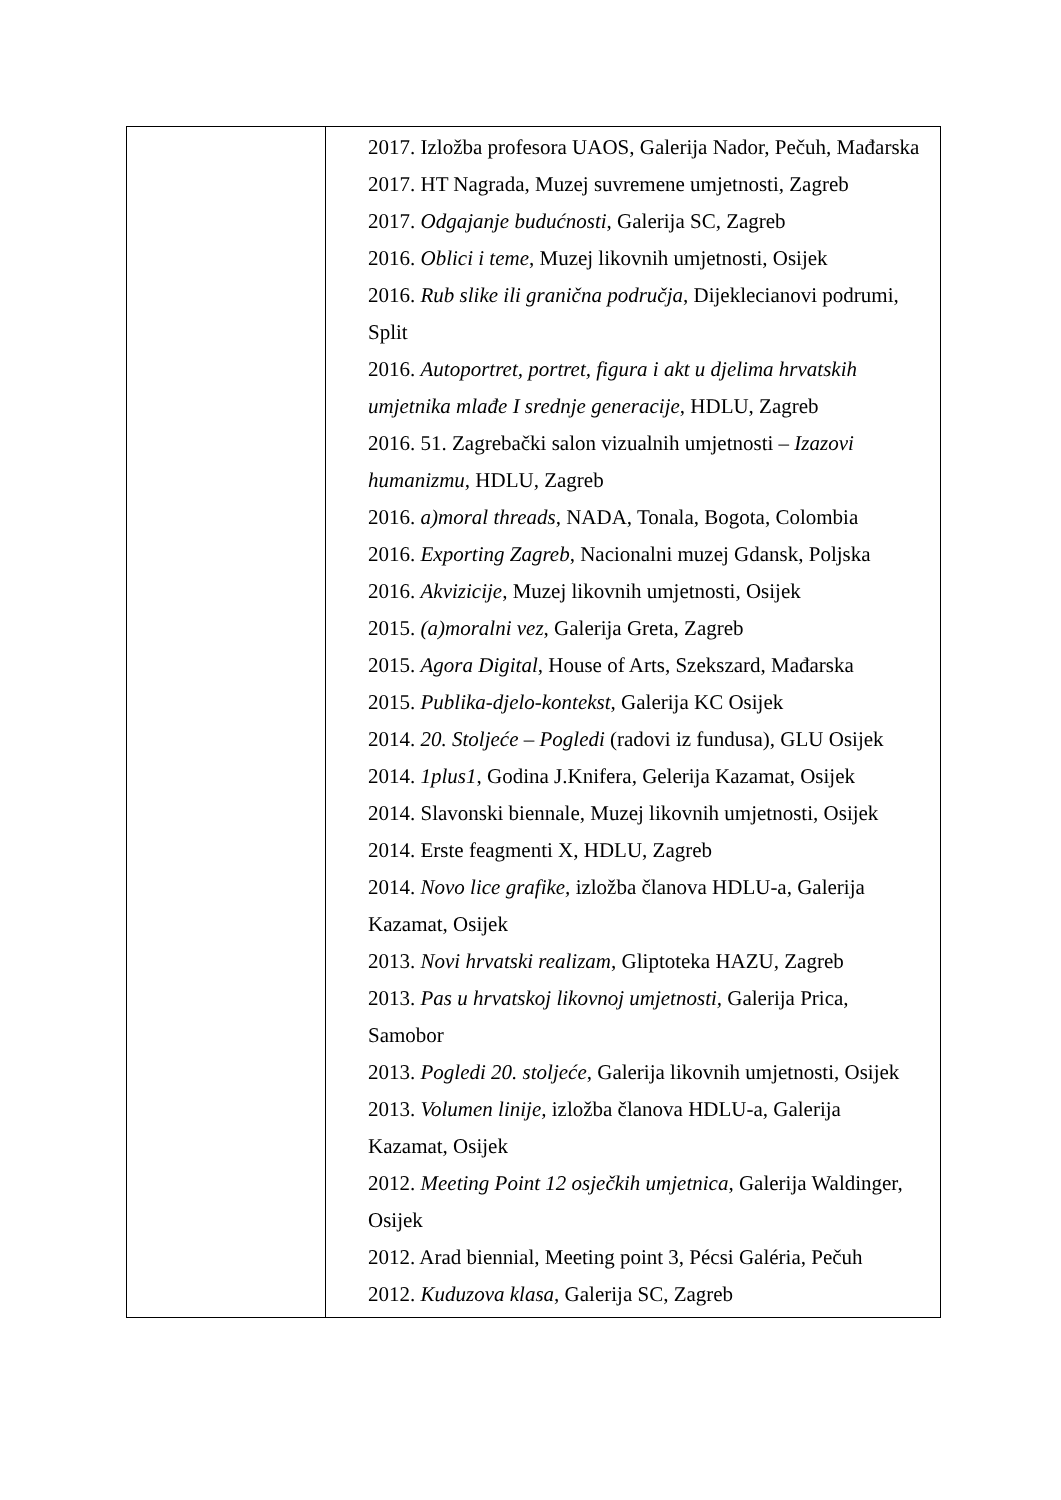| | 2017. Izložba profesora UAOS, Galerija Nador, Pečuh, Mađarska 2017. HT Nagrada, Muzej suvremene umjetnosti, Zagreb 2017. Odgajanje budućnosti , Galerija SC, Zagreb 2016. Oblici i teme , Muzej likovnih umjetnosti, Osijek 2016. Rub slike ili granična područja , Dijeklecianovi podrumi, Split 2016. Autoportret, portret, figura i akt u djelima hrvatskih umjetnika mlađe I srednje generacije , HDLU, Zagreb 2016. 51. Zagrebački salon vizualnih umjetnosti – Izazovi humanizmu , HDLU, Zagreb 2016. a)moral threads , NADA, Tonala, Bogota, Colombia 2016. Exporting Zagreb , Nacionalni muzej Gdansk, Poljska 2016. Akvizicije , Muzej likovnih umjetnosti, Osijek 2015. (a)moralni vez , Galerija Greta, Zagreb 2015. Agora Digital , House of Arts, Szekszard, Mađarska 2015. Publika-djelo-kontekst , Galerija KC Osijek 2014. 20. Stoljeće – Pogledi (radovi iz fundusa), GLU Osijek 2014. 1plus1 , Godina J.Knifera, Gelerija Kazamat, Osijek 2014. Slavonski biennale, Muzej likovnih umjetnosti, Osijek 2014. Erste feagmenti X, HDLU, Zagreb 2014. Novo lice grafike, izložba članova HDLU-a, Galerija Kazamat, Osijek 2013. Novi hrvatski realizam , Gliptoteka HAZU, Zagreb 2013. Pas u hrvatskoj likovnoj umjetnosti, Galerija Prica, Samobor 2013. Pogledi 20. stoljeće , Galerija likovnih umjetnosti, Osijek 2013. Volumen linije, izložba članova HDLU-a, Galerija Kazamat, Osijek 2012. Meeting Point 12 osječkih umjetnica , Galerija Waldinger, Osijek 2012. Arad biennial, Meeting point 3, Pécsi Galéria, Pečuh 2012. Kuduzova klasa , Galerija SC, Zagreb |